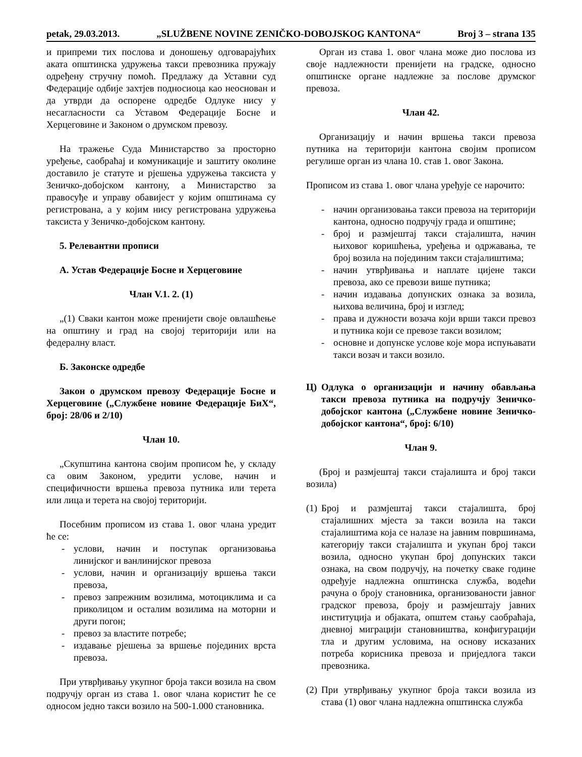petak, 29.03.2013. „SLUŽBENE NOVINE ZENIČKO-DOBOJSKOG KANTONA“Broj 3 – strana 135
и припреми тих послова и доношењу одговарајућих аката општинска удружења такси превозника пружају одређену стручну помоћ. Предлажу да Уставни суд Федерације одбије захтјев подносиоца као неоснован и да утврди да оспорене одредбе Одлуке нису у несагласности са Уставом Федерације Босне и Херцеговине и Законом о друмском превозу.
На тражење Суда Министарство за просторно уређење, саобраћај и комуникације и заштиту околине доставило је статуте и рјешења удружења таксиста у Зеничко-добојском кантону, а Министарство за правосуђе и управу обавијест у којим општинама су регистрована, а у којим нису регистрована удружења таксиста у Зеничко-добојском кантону.
5. Релевантни прописи
А. Устав Федерације Босне и Херцеговине
Члан V.1. 2. (1)
„(1) Сваки кантон може пренијети своје овлашћење на општину и град на својој територији или на федералну власт.
Б. Законске одредбе
Закон о друмском превозу Федерације Босне и Херцеговине („Службене новине Федерације БиХ“, број: 28/06 и 2/10)
Члан 10.
„Скупштина кантона својим прописом ће, у складу са овим Законом, уредити услове, начин и специфичности вршења превоза путника или терета или лица и терета на својој територији.
Посебним прописом из става 1. овог члана уредит ће се:
- услови, начин и поступак организовања линијског и ванлинијског превоза
- услови, начин и организацију вршења такси превоза,
- превоз запрежним возилима, мотоциклима и са приколицом и осталим возилима на моторни и други погон;
- превоз за властите потребе;
- издавање рјешења за вршење појединих врста превоза.
При утврђивању укупног броја такси возила на свом подручју орган из става 1. овог члана користит ће се односом једно такси возило на 500-1.000 становника.
Орган из става 1. овог члана може дио послова из своје надлежности пренијети на градске, односно општинске органе надлежне за послове друмског превоза.
Члан 42.
Организацију и начин вршења такси превоза путника на територији кантона својим прописом регулише орган из члана 10. став 1. овог Закона.
Прописом из става 1. овог члана уређује се нарочито:
- начин организовања такси превоза на територији кантона, односно подручју града и општине;
- број и размјештај такси стајалишта, начин њиховог коришћења, уређења и одржавања, те број возила на појединим такси стајалиштима;
- начин утврђивања и наплате цијене такси превоза, ако се превози више путника;
- начин издавања допунских ознака за возила, њихова величина, број и изглед;
- права и дужности возача који врши такси превоз и путника који се превозе такси возилом;
- основне и допунске услове које мора испуњавати такси возач и такси возило.
Ц) Одлука о организацији и начину обављања такси превоза путника на подручју Зеничко-добојског кантона („Службене новине Зеничко-добојског кантона“, број: 6/10)
Члан 9.
(Број и размјештај такси стајалишта и број такси возила)
(1) Број и размјештај такси стајалишта, број стајалишних мјеста за такси возила на такси стајалиштима која се налазе на јавним површинама, категорију такси стајалишта и укупан број такси возила, односно укупан број допунских такси ознака, на свом подручју, на почетку сваке године одређује надлежна општинска служба, водећи рачуна о броју становника, организованости јавног градског превоза, броју и размјештају јавних институција и објаката, општем стању саобраћаја, дневној миграцији становништва, конфигурацији тла и другим условима, на основу исказаних потреба корисника превоза и приједлога такси превозника.
(2) При утврђивању укупног броја такси возила из става (1) овог члана надлежна општинска служба